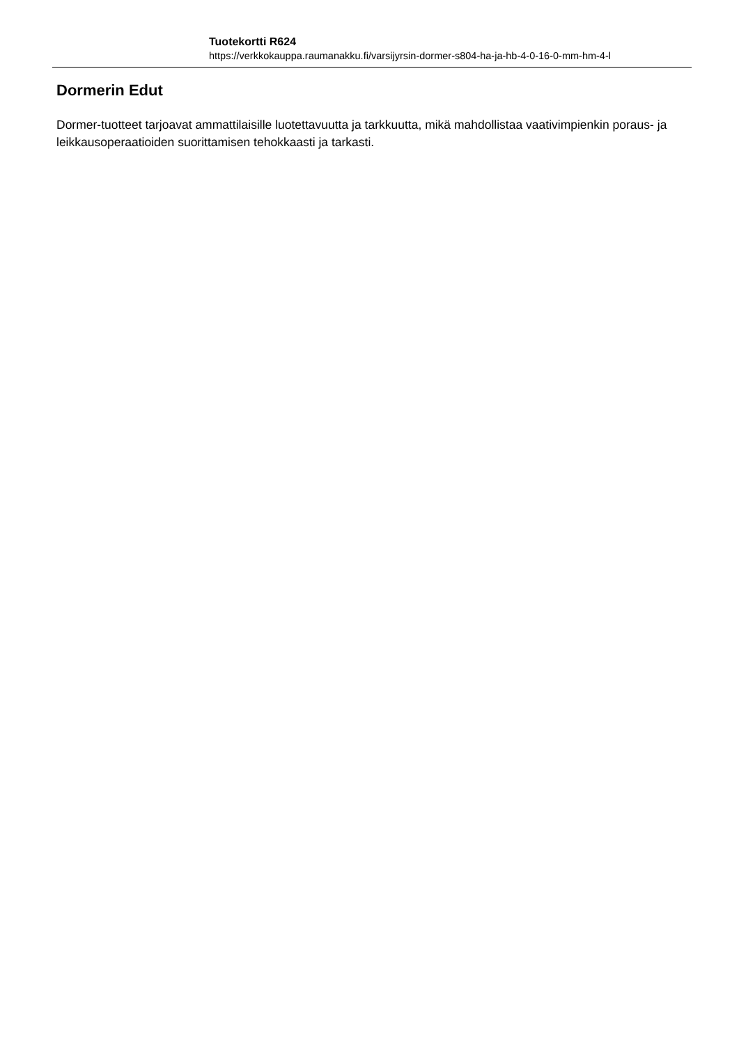Tuotekortti R624
https://verkkokauppa.raumanakku.fi/varsijyrsin-dormer-s804-ha-ja-hb-4-0-16-0-mm-hm-4-l
Dormerin Edut
Dormer-tuotteet tarjoavat ammattilaisille luotettavuutta ja tarkkuutta, mikä mahdollistaa vaativimpienkin poraus- ja leikkausoperaatioiden suorittamisen tehokkaasti ja tarkasti.